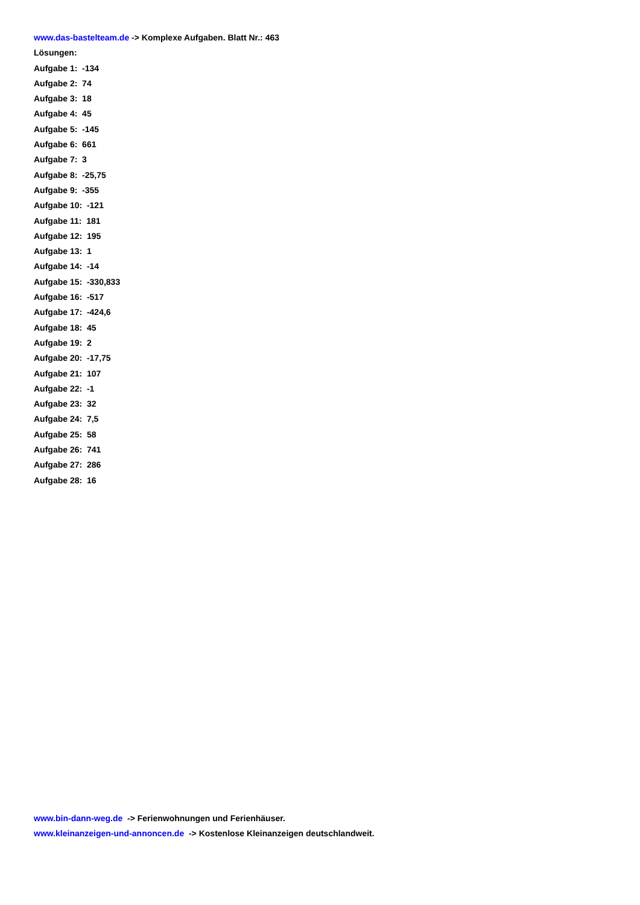www.das-bastelteam.de -> Komplexe Aufgaben. Blatt Nr.: 463
Lösungen:
Aufgabe 1: -134
Aufgabe 2: 74
Aufgabe 3: 18
Aufgabe 4: 45
Aufgabe 5: -145
Aufgabe 6: 661
Aufgabe 7: 3
Aufgabe 8: -25,75
Aufgabe 9: -355
Aufgabe 10: -121
Aufgabe 11: 181
Aufgabe 12: 195
Aufgabe 13: 1
Aufgabe 14: -14
Aufgabe 15: -330,833
Aufgabe 16: -517
Aufgabe 17: -424,6
Aufgabe 18: 45
Aufgabe 19: 2
Aufgabe 20: -17,75
Aufgabe 21: 107
Aufgabe 22: -1
Aufgabe 23: 32
Aufgabe 24: 7,5
Aufgabe 25: 58
Aufgabe 26: 741
Aufgabe 27: 286
Aufgabe 28: 16
www.bin-dann-weg.de -> Ferienwohnungen und Ferienhäuser.
www.kleinanzeigen-und-annoncen.de -> Kostenlose Kleinanzeigen deutschlandweit.